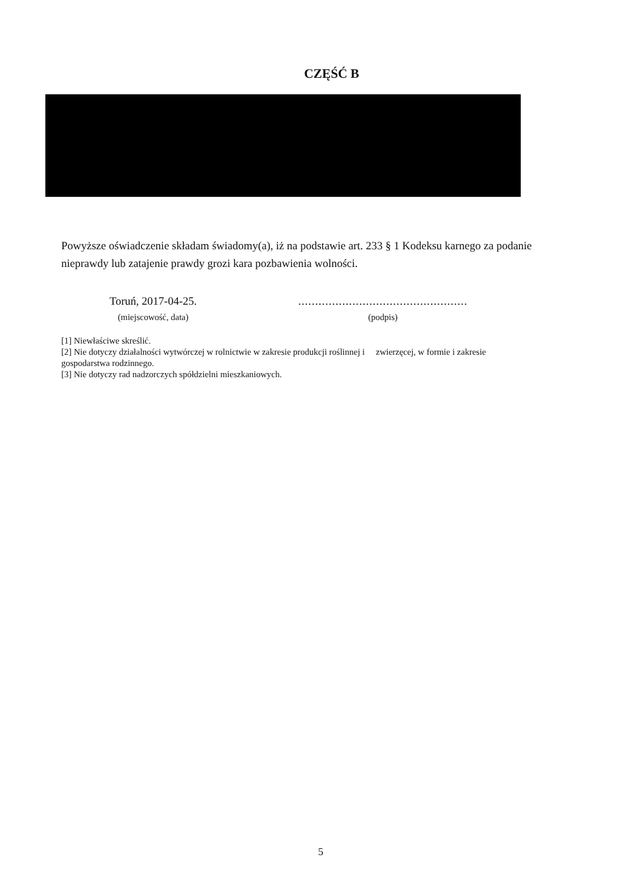CZĘŚĆ B
Powyższe oświadczenie składam świadomy(a), iż na podstawie art. 233 § 1 Kodeksu karnego za podanie nieprawdy lub zatajenie prawdy grozi kara pozbawienia wolności.
Toruń, 2017-04-25.
(miejscowość, data)
..................................................
(podpis)
[1] Niewłaściwe skreślić.
[2] Nie dotyczy działalności wytwórczej w rolnictwie w zakresie produkcji roślinnej i zwierzęcej, w formie i zakresie gospodarstwa rodzinnego.
[3] Nie dotyczy rad nadzorczych spółdzielni mieszkaniowych.
5